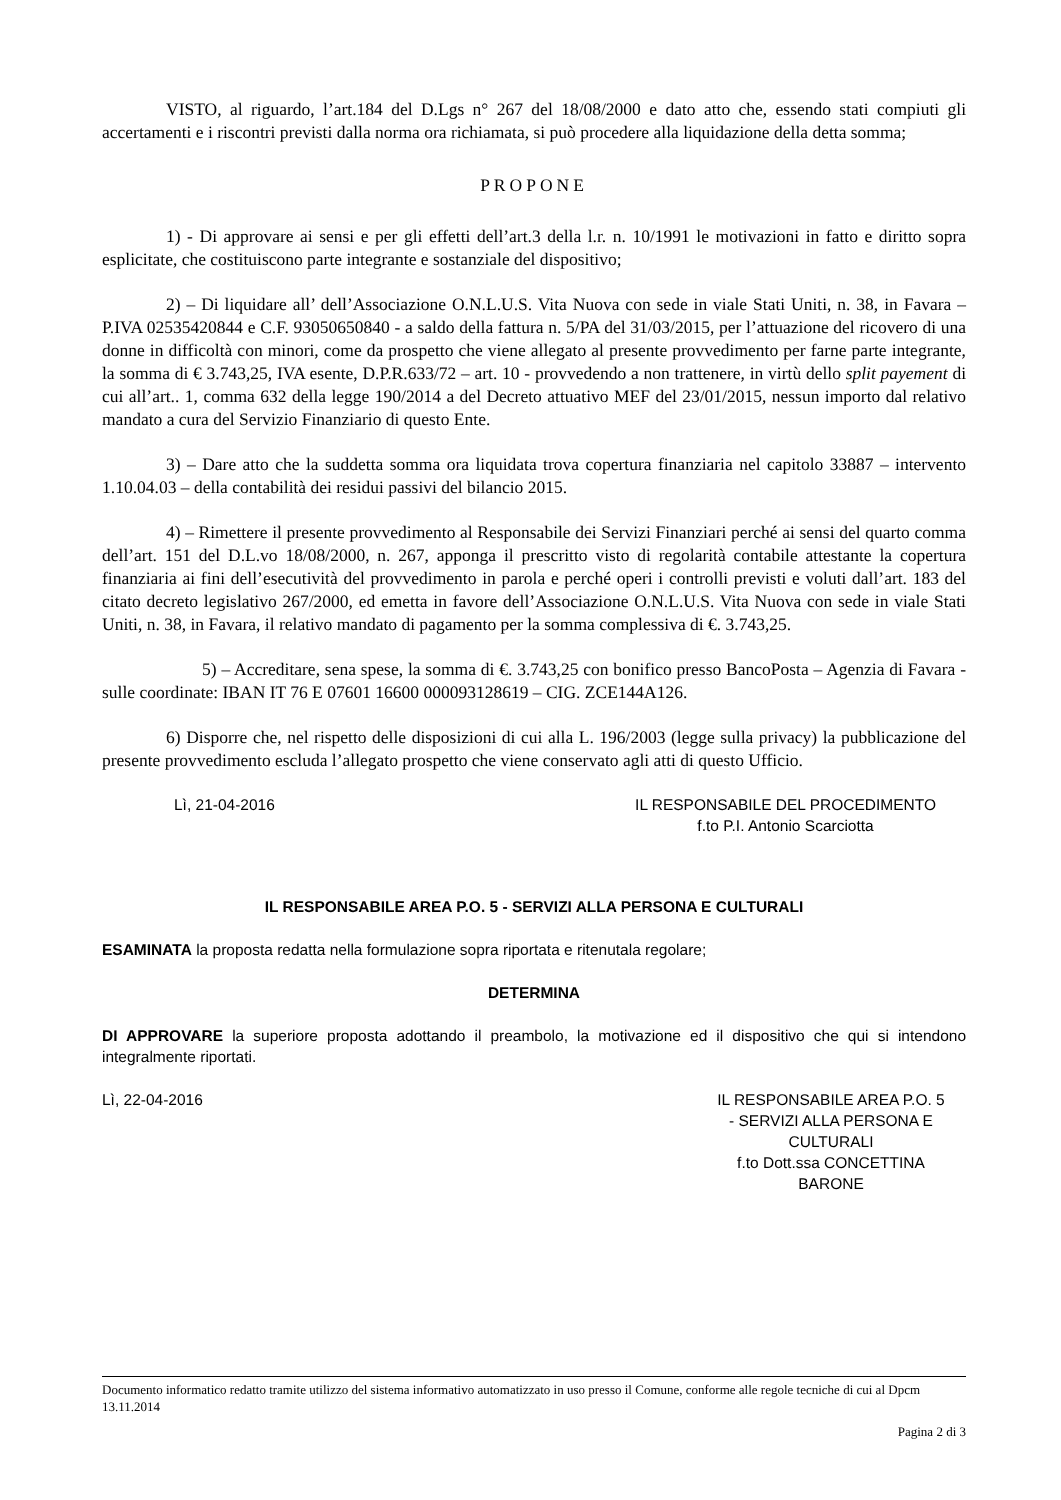VISTO, al riguardo, l’art.184 del D.Lgs n° 267 del 18/08/2000 e dato atto che, essendo stati compiuti gli accertamenti e i riscontri previsti dalla norma ora richiamata, si può procedere alla liquidazione della detta somma;
PROPONE
1) - Di approvare ai sensi e per gli effetti dell’art.3 della l.r. n. 10/1991 le motivazioni in fatto e diritto sopra esplicitate, che costituiscono parte integrante e sostanziale del dispositivo;
2) – Di liquidare all’ dell’Associazione O.N.L.U.S. Vita Nuova con sede in viale Stati Uniti, n. 38, in Favara – P.IVA 02535420844 e C.F. 93050650840 - a saldo della fattura n. 5/PA del 31/03/2015, per l’attuazione del ricovero di una donne in difficoltà con minori, come da prospetto che viene allegato al presente provvedimento per farne parte integrante, la somma di € 3.743,25, IVA esente, D.P.R.633/72 – art. 10 - provvedendo a non trattenere, in virtù dello split payement di cui all’art.. 1, comma 632 della legge 190/2014 a del Decreto attuativo MEF del 23/01/2015, nessun importo dal relativo mandato a cura del Servizio Finanziario di questo Ente.
3) – Dare atto che la suddetta somma ora liquidata trova copertura finanziaria nel capitolo 33887 – intervento 1.10.04.03 – della contabilità dei residui passivi del bilancio 2015.
4) – Rimettere il presente provvedimento al Responsabile dei Servizi Finanziari perché ai sensi del quarto comma dell’art. 151 del D.L.vo 18/08/2000, n. 267, apponga il prescritto visto di regolarità contabile attestante la copertura finanziaria ai fini dell’esecutività del provvedimento in parola e perché operi i controlli previsti e voluti dall’art. 183 del citato decreto legislativo 267/2000, ed emetta in favore dell’Associazione O.N.L.U.S. Vita Nuova con sede in viale Stati Uniti, n. 38, in Favara, il relativo mandato di pagamento per la somma complessiva di €. 3.743,25.
5) – Accreditare, sena spese, la somma di €. 3.743,25 con bonifico presso BancoPosta – Agenzia di Favara - sulle coordinate: IBAN IT 76 E 07601 16600 000093128619 – CIG. ZCE144A126.
6) Disporre che, nel rispetto delle disposizioni di cui alla L. 196/2003 (legge sulla privacy) la pubblicazione del presente provvedimento escluda l’allegato prospetto che viene conservato agli atti di questo Ufficio.
Lì, 21-04-2016 IL RESPONSABILE DEL PROCEDIMENTO
f.to P.I. Antonio Scarciotta
IL RESPONSABILE AREA P.O. 5 - SERVIZI ALLA PERSONA E CULTURALI
ESAMINATA la proposta redatta nella formulazione sopra riportata e ritenutala regolare;
DETERMINA
DI APPROVARE la superiore proposta adottando il preambolo, la motivazione ed il dispositivo che qui si intendono integralmente riportati.
Lì, 22-04-2016 IL RESPONSABILE AREA P.O. 5
- SERVIZI ALLA PERSONA E
CULTURALI
f.to Dott.ssa CONCETTINA
BARONE
Documento informatico redatto tramite utilizzo del sistema informativo automatizzato in uso presso il Comune, conforme alle regole tecniche di cui al Dpcm 13.11.2014
Pagina 2 di 3